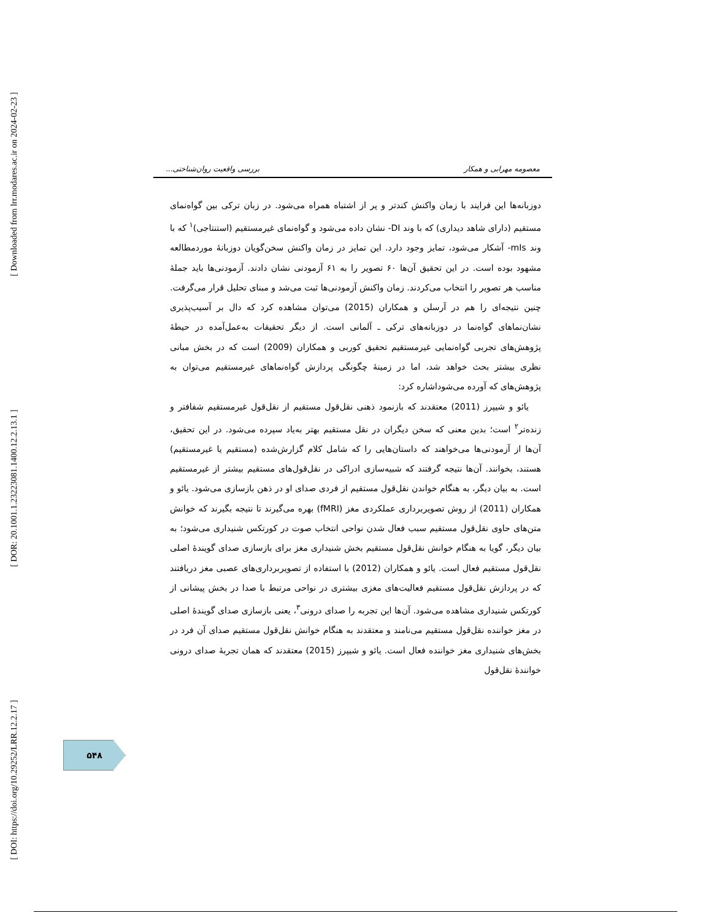[ Downloaded from lrr.modares.ac.ir on 2024-02-23 ]
[ DOR: 20.1001.1.23223081.1400.12.2.13.1 ]
[ DOI: https://doi.org/10.29252/LRR.12.2.17 ]
معصومه مهرابی و همکار بررسی واقعیت روان‌شناختی...
دوزبانه‌ها این فرایند با زمان واکنش کندتر و پر از اشتباه همراه می‌شود. در زبان ترکی بین گواه‌نمای مستقیم (دارای شاهد دیداری) که با وند DI- نشان داده می‌شود و گواه‌نمای غیرمستقیم (استنتاجی)<sup>۱</sup> که با وند mIs- آشکار می‌شود، تمایز وجود دارد. این تمایز در زمان واکنش سخن‌گویان دوزبانهٔ موردمطالعه مشهود بوده است. در این تحقیق آن‌ها ۶۰ تصویر را به ۶۱ آزمودنی نشان دادند. آزمودنی‌ها باید جملهٔ مناسب هر تصویر را انتخاب می‌کردند. زمان واکنش آزمودنی‌ها ثبت می‌شد و مبنای تحلیل قرار می‌گرفت. چنین نتیجه‌ای را هم در آرسلن و همکاران (2015) می‌توان مشاهده کرد که دال بر آسیب‌پذیری نشان‌نماهای گواه‌نما در دوزبانه‌های ترکی ـ آلمانی است. از دیگر تحقیقات به‌عمل‌آمده در حیطهٔ پژوهش‌های تجربی گواه‌نمایی غیرمستقیم تحقیق کوربی و همکاران (2009) است که در بخش مبانی نظری بیشتر بحث خواهد شد، اما در زمینهٔ چگونگی پردازش گواه‌نماهای غیرمستقیم می‌توان به پژوهش‌های که آورده می‌شوداشاره کرد:
یائو و شیپرز (2011) معتقدند که بازنمود ذهنی نقل‌قول مستقیم از نقل‌قول غیرمستقیم شفافتر و زنده‌تر<sup>۲</sup> است؛ بدین معنی که سخن دیگران در نقل مستقیم بهتر به‌یاد سپرده می‌شود. در این تحقیق، آن‌ها از آزمودنی‌ها می‌خواهند که داستان‌هایی را که شامل کلام گزارش‌شده (مستقیم یا غیرمستقیم) هستند، بخوانند. آن‌ها نتیجه گرفتند که شبیه‌سازی ادراکی در نقل‌قول‌های مستقیم بیشتر از غیرمستقیم است. به بیان دیگر، به هنگام خواندن نقل‌قول مستقیم از فردی صدای او در ذهن بازسازی می‌شود. یائو و همکاران (2011) از روش تصویربرداری عملکردی مغز (fMRI) بهره می‌گیرند تا نتیجه بگیرند که خوانش متن‌های حاوی نقل‌قول مستقیم سبب فعال شدن نواحی انتخاب صوت در کورتکس شنیداری می‌شود؛ به بیان دیگر، گویا به هنگام خوانش نقل‌قول مستقیم بخش شنیداری مغز برای بازسازی صدای گویندهٔ اصلی نقل‌قول مستقیم فعال است. یائو و همکاران (2012) با استفاده از تصویربرداری‌های عصبی مغز دریافتند که در پردازش نقل‌قول مستقیم فعالیت‌های مغزی بیشتری در نواحی مرتبط با صدا در بخش پیشانی از کورتکس شنیداری مشاهده می‌شود. آن‌ها این تجربه را صدای درونی<sup>۳</sup>، یعنی بازسازی صدای گویندهٔ اصلی در مغز خواننده نقل‌قول مستقیم می‌نامند و معتقدند به هنگام خوانش نقل‌قول مستقیم صدای آن فرد در بخش‌های شنیداری مغز خواننده فعال است. یائو و شیپرز (2015) معتقدند که همان تجربهٔ صدای درونی خوانندهٔ نقل‌قول
۵۴۸